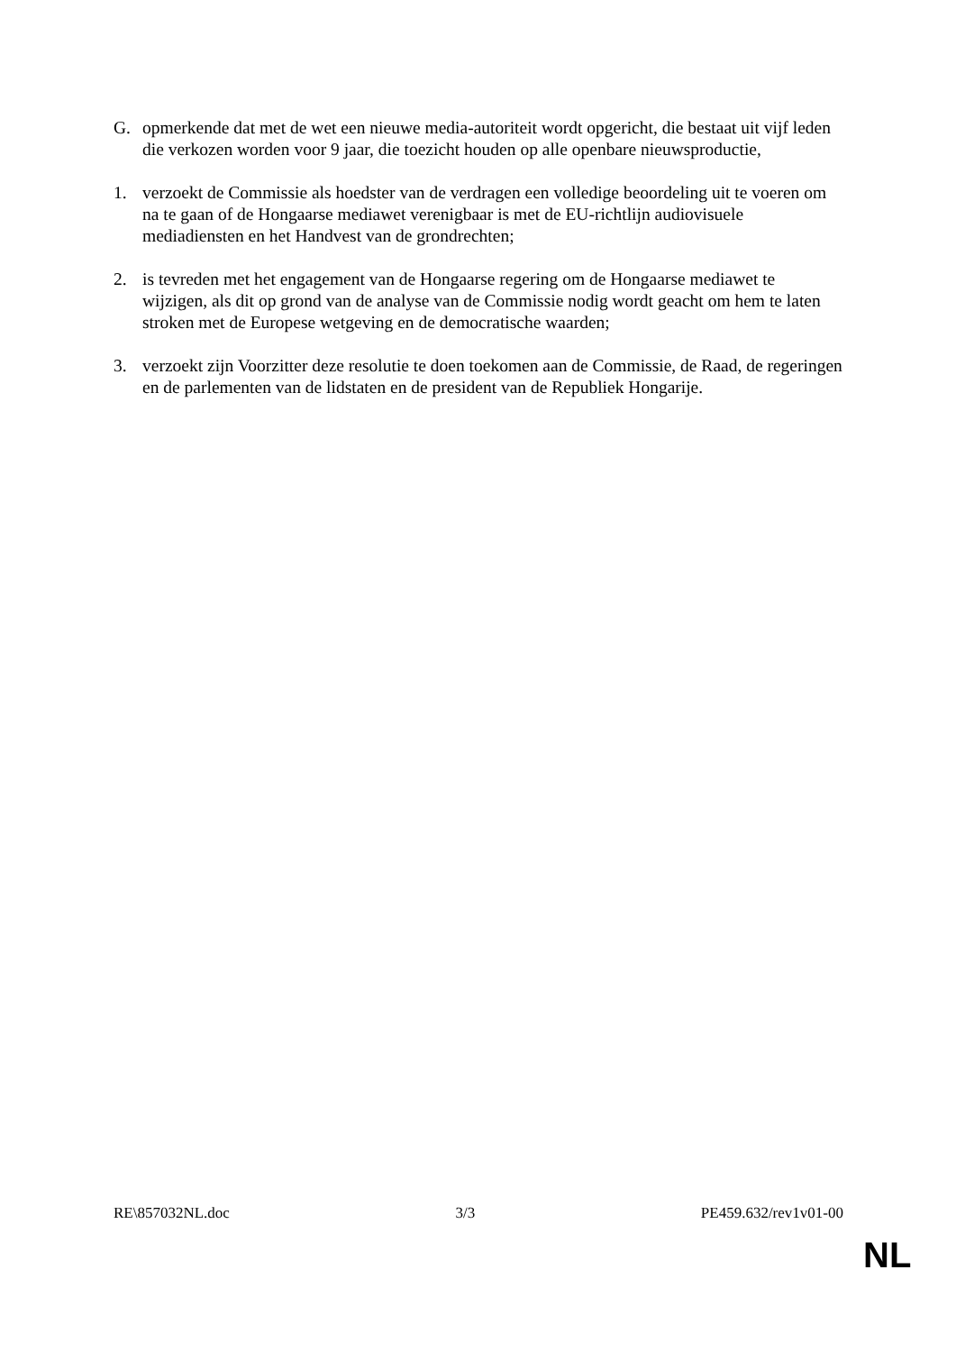G. opmerkende dat met de wet een nieuwe media-autoriteit wordt opgericht, die bestaat uit vijf leden die verkozen worden voor 9 jaar, die toezicht houden op alle openbare nieuwsproductie,
1. verzoekt de Commissie als hoedster van de verdragen een volledige beoordeling uit te voeren om na te gaan of de Hongaarse mediawet verenigbaar is met de EU-richtlijn audiovisuele mediadiensten en het Handvest van de grondrechten;
2. is tevreden met het engagement van de Hongaarse regering om de Hongaarse mediawet te wijzigen, als dit op grond van de analyse van de Commissie nodig wordt geacht om hem te laten stroken met de Europese wetgeving en de democratische waarden;
3. verzoekt zijn Voorzitter deze resolutie te doen toekomen aan de Commissie, de Raad, de regeringen en de parlementen van de lidstaten en de president van de Republiek Hongarije.
RE\857032NL.doc 3/3 PE459.632/rev1v01-00
NL